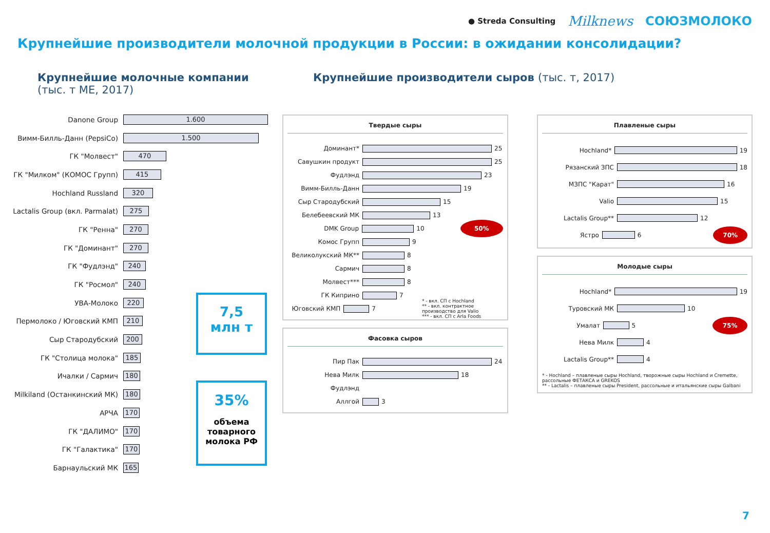● Streda Consulting Milknews СОЮЗМОЛОКО
Крупнейшие производители молочной продукции в России: в ожидании консолидации?
Крупнейшие молочные компании
(тыс. т МЕ, 2017)
Danone Group 1.600
Вимм-Билль-Данн (PepsiCo) 1.500
ГК "Молвест" 470
ГК "Милком" (КОМОС Групп) 415
Hochland Russland 320
Lactalis Group (вкл. Parmalat) 275
ГК "Ренна" 270
ГК "Доминант" 270
ГК "Фудлэнд" 240
ГК "Росмол" 240
УВА-Молоко 220
Пермолоко / Юговский КМП 210
Сыр Стародубский 200
ГК "Столица молока" 185
Ичалки / Сармич 180
Milkiland (Останкинский МК) 180
АРЧА 170
ГК "ДАЛИМО" 170
ГК "Галактика" 170
Барнаульский МК 165
7,5
млн т
35%
объема товарного молока РФ
Крупнейшие производители сыров (тыс. т, 2017)
Твердые сыры
Доминант* 25
Савушкин продукт 25
Фудлэнд 23
Вимм-Билль-Данн 19
Сыр Стародубский 15
Белебеевский МК 13
DMK Group 10 50%
Комос Групп 9
Великолукский МК** 8
Сармич 8
Молвест*** 8
ГК Киприно 7
Юговский КМП 7 * - вкл. СП с Hochland
** - вкл. контрактное производство для Valio
*** - вкл. СП с Arla Foods
Фасовка сыров
Пир Пак 24
Нева Милк 18
Фудлэнд
Аллгой 3
Плавленые сыры
Hochland* 19
Рязанский ЗПС 18
МЗПС "Карат" 16
Valio 15
Lactalis Group** 12
Ястро 6 70%
Молодые сыры
Hochland* 19
Туровский МК 10
Умалат 5 75%
Нева Милк 4
Lactalis Group** 4
* - Hochland – плавленые сыры Hochland, творожные сыры Hochland и Cremette, рассольные ФЕТАКСА и GREKOS
** - Lactalis – плавленые сыры President, рассольные и итальянские сыры Galbani
7